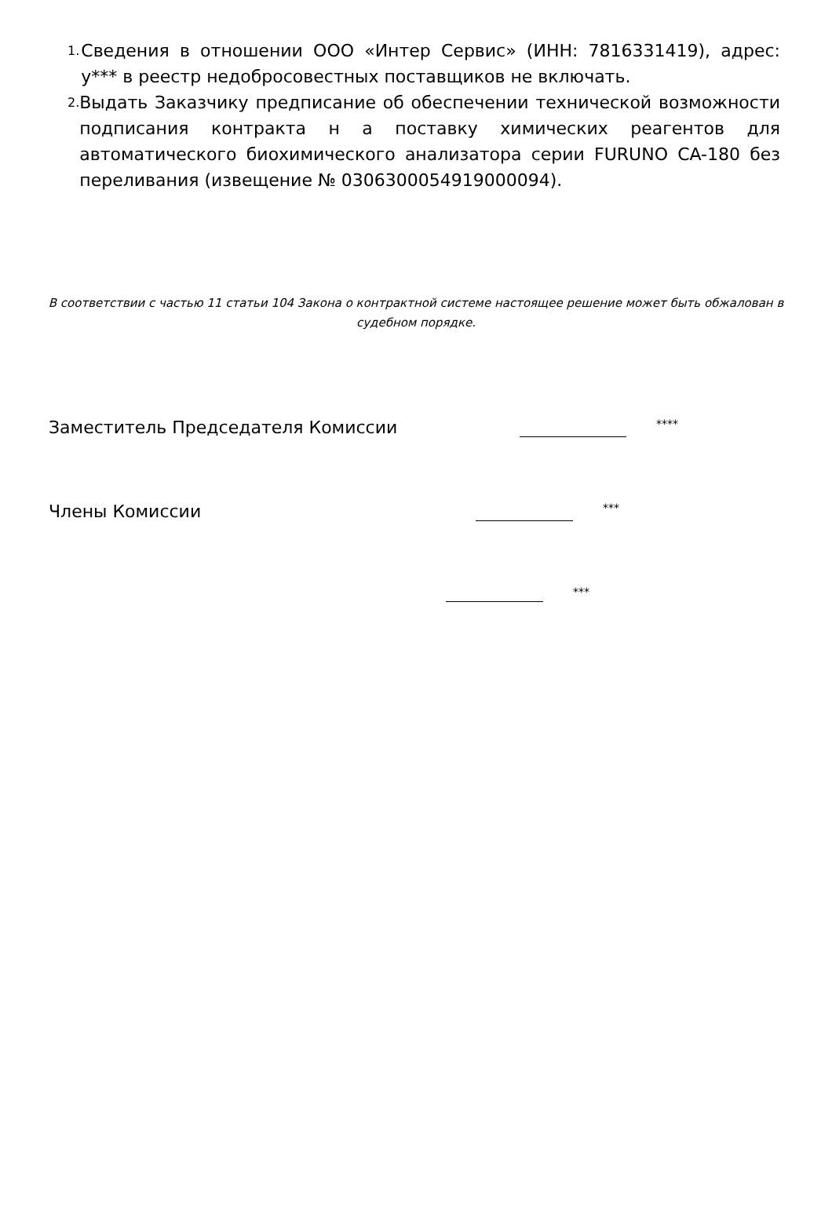1.
Сведения в отношении ООО «Интер Сервис» (ИНН: 7816331419), адрес: у*** в реестр недобросовестных поставщиков не включать.
2.
Выдать Заказчику предписание об обеспечении технической возможности подписания контракта н а поставку химических реагентов для автоматического биохимического анализатора серии FURUNO CA-180 без переливания (извещение № 0306300054919000094).
В соответствии с частью 11 статьи 104 Закона о контрактной системе настоящее решение может быть обжалован в судебном порядке.
Заместитель Председателя Комиссии ****
Члены Комиссии ***
***